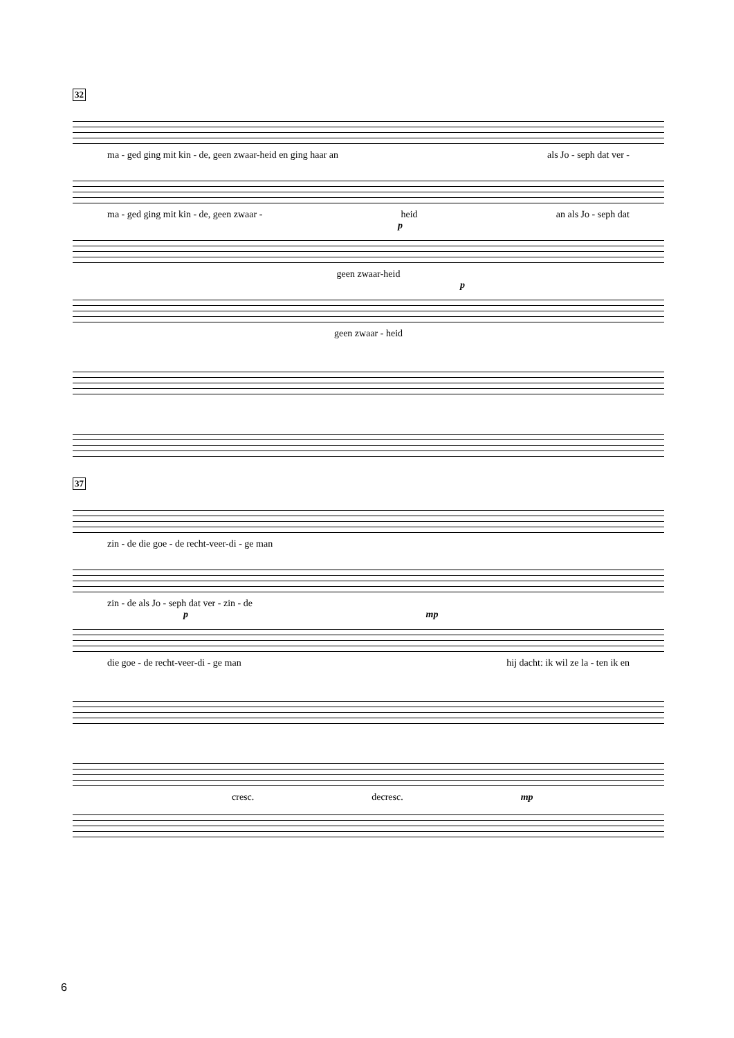32
ma - ged ging mit kin - de, geen zwaar-heid en ging haar an als Jo - seph dat ver -
ma - ged ging mit kin - de, geen zwaar - heid an als Jo - seph dat
p
geen zwaar-heid
p
geen zwaar - heid
37
zin - de die goe - de recht-veer-di - ge man
zin - de als Jo - seph dat ver - zin - de
p mp
die goe - de recht-veer-di - ge man hij dacht: ik wil ze la - ten ik en
cresc. decresc. mp
6